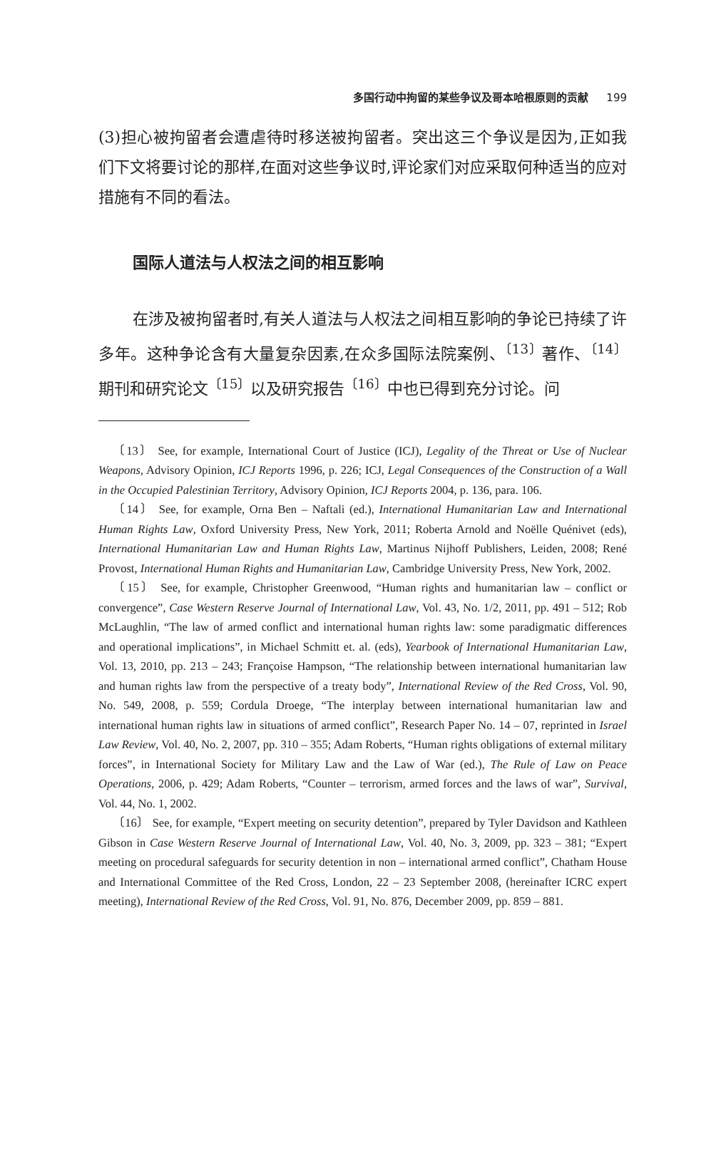多国行动中拘留的某些争议及哥本哈根原则的贡献 199
(3)担心被拘留者会遭虐待时移送被拘留者。突出这三个争议是因为,正如我们下文将要讨论的那样,在面对这些争议时,评论家们对应采取何种适当的应对措施有不同的看法。
国际人道法与人权法之间的相互影响
在涉及被拘留者时,有关人道法与人权法之间相互影响的争论已持续了许多年。这种争论含有大量复杂因素,在众多国际法院案例、<sup>〔13〕</sup>著作、<sup>〔14〕</sup>期刊和研究论文<sup>〔15〕</sup>以及研究报告<sup>〔16〕</sup>中也已得到充分讨论。问
〔13〕 See, for example, International Court of Justice (ICJ), Legality of the Threat or Use of Nuclear Weapons, Advisory Opinion, ICJ Reports 1996, p. 226; ICJ, Legal Consequences of the Construction of a Wall in the Occupied Palestinian Territory, Advisory Opinion, ICJ Reports 2004, p. 136, para. 106.
〔14〕 See, for example, Orna Ben – Naftali (ed.), International Humanitarian Law and International Human Rights Law, Oxford University Press, New York, 2011; Roberta Arnold and Noëlle Quénivet (eds), International Humanitarian Law and Human Rights Law, Martinus Nijhoff Publishers, Leiden, 2008; René Provost, International Human Rights and Humanitarian Law, Cambridge University Press, New York, 2002.
〔15〕 See, for example, Christopher Greenwood, “Human rights and humanitarian law – conflict or convergence”, Case Western Reserve Journal of International Law, Vol. 43, No. 1/2, 2011, pp. 491 – 512; Rob McLaughlin, “The law of armed conflict and international human rights law: some paradigmatic differences and operational implications”, in Michael Schmitt et. al. (eds), Yearbook of International Humanitarian Law, Vol. 13, 2010, pp. 213 – 243; Françoise Hampson, “The relationship between international humanitarian law and human rights law from the perspective of a treaty body”, International Review of the Red Cross, Vol. 90, No. 549, 2008, p. 559; Cordula Droege, “The interplay between international humanitarian law and international human rights law in situations of armed conflict”, Research Paper No. 14 – 07, reprinted in Israel Law Review, Vol. 40, No. 2, 2007, pp. 310 – 355; Adam Roberts, “Human rights obligations of external military forces”, in International Society for Military Law and the Law of War (ed.), The Rule of Law on Peace Operations, 2006, p. 429; Adam Roberts, “Counter – terrorism, armed forces and the laws of war”, Survival, Vol. 44, No. 1, 2002.
〔16〕 See, for example, “Expert meeting on security detention”, prepared by Tyler Davidson and Kathleen Gibson in Case Western Reserve Journal of International Law, Vol. 40, No. 3, 2009, pp. 323 – 381; “Expert meeting on procedural safeguards for security detention in non – international armed conflict”, Chatham House and International Committee of the Red Cross, London, 22 – 23 September 2008, (hereinafter ICRC expert meeting), International Review of the Red Cross, Vol. 91, No. 876, December 2009, pp. 859 – 881.